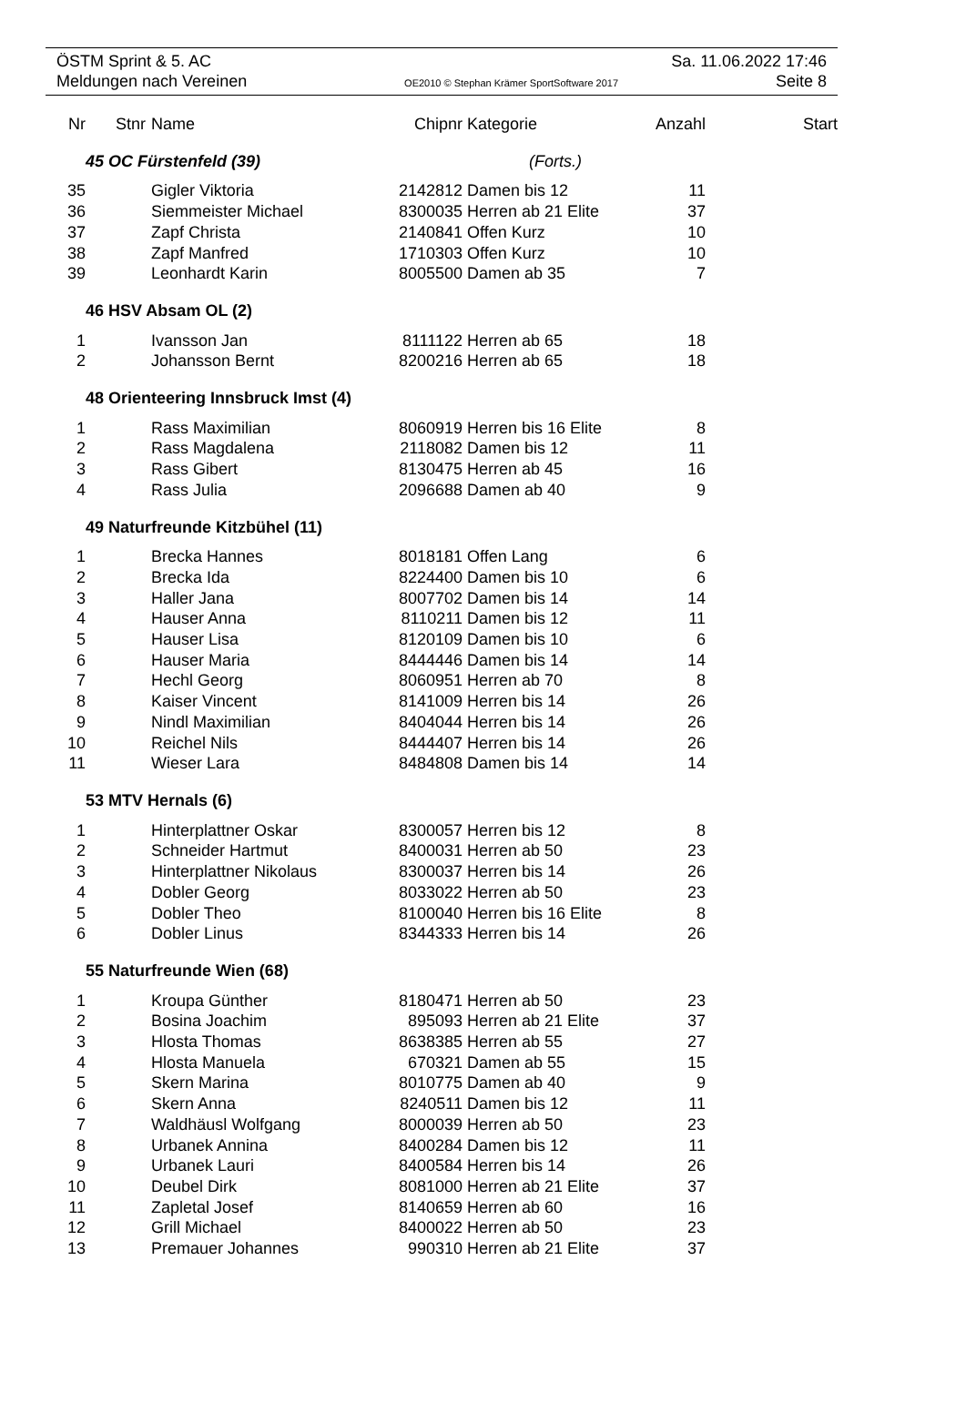ÖSTM Sprint & 5. AC Sa. 11.06.2022 17:46
Meldungen nach Vereinen OE2010 © Stephan Krämer SportSoftware 2017 Seite 8
| Nr | Stnr | Name | Chipnr | Kategorie | Anzahl | Start |
| --- | --- | --- | --- | --- | --- | --- |
| | 45 OC Fürstenfeld (39) (Forts.) | | | | | |
| 35 | | Gigler Viktoria | 2142812 | Damen bis 12 | 11 | |
| 36 | | Siemmeister Michael | 8300035 | Herren ab 21 Elite | 37 | |
| 37 | | Zapf Christa | 2140841 | Offen Kurz | 10 | |
| 38 | | Zapf Manfred | 1710303 | Offen Kurz | 10 | |
| 39 | | Leonhardt Karin | 8005500 | Damen ab 35 | 7 | |
| | 46 HSV Absam OL (2) | | | | | |
| 1 | | Ivansson Jan | 8111122 | Herren ab 65 | 18 | |
| 2 | | Johansson Bernt | 8200216 | Herren ab 65 | 18 | |
| | 48 Orienteering Innsbruck Imst (4) | | | | | |
| 1 | | Rass Maximilian | 8060919 | Herren bis 16 Elite | 8 | |
| 2 | | Rass Magdalena | 2118082 | Damen bis 12 | 11 | |
| 3 | | Rass Gibert | 8130475 | Herren ab 45 | 16 | |
| 4 | | Rass Julia | 2096688 | Damen ab 40 | 9 | |
| | 49 Naturfreunde Kitzbühel (11) | | | | | |
| 1 | | Brecka Hannes | 8018181 | Offen Lang | 6 | |
| 2 | | Brecka Ida | 8224400 | Damen bis 10 | 6 | |
| 3 | | Haller Jana | 8007702 | Damen bis 14 | 14 | |
| 4 | | Hauser Anna | 8110211 | Damen bis 12 | 11 | |
| 5 | | Hauser Lisa | 8120109 | Damen bis 10 | 6 | |
| 6 | | Hauser Maria | 8444446 | Damen bis 14 | 14 | |
| 7 | | Hechl Georg | 8060951 | Herren ab 70 | 8 | |
| 8 | | Kaiser Vincent | 8141009 | Herren bis 14 | 26 | |
| 9 | | Nindl Maximilian | 8404044 | Herren bis 14 | 26 | |
| 10 | | Reichel Nils | 8444407 | Herren bis 14 | 26 | |
| 11 | | Wieser Lara | 8484808 | Damen bis 14 | 14 | |
| | 53 MTV Hernals (6) | | | | | |
| 1 | | Hinterplattner Oskar | 8300057 | Herren bis 12 | 8 | |
| 2 | | Schneider Hartmut | 8400031 | Herren ab 50 | 23 | |
| 3 | | Hinterplattner Nikolaus | 8300037 | Herren bis 14 | 26 | |
| 4 | | Dobler Georg | 8033022 | Herren ab 50 | 23 | |
| 5 | | Dobler Theo | 8100040 | Herren bis 16 Elite | 8 | |
| 6 | | Dobler Linus | 8344333 | Herren bis 14 | 26 | |
| | 55 Naturfreunde Wien (68) | | | | | |
| 1 | | Kroupa Günther | 8180471 | Herren ab 50 | 23 | |
| 2 | | Bosina Joachim | 895093 | Herren ab 21 Elite | 37 | |
| 3 | | Hlosta Thomas | 8638385 | Herren ab 55 | 27 | |
| 4 | | Hlosta Manuela | 670321 | Damen ab 55 | 15 | |
| 5 | | Skern Marina | 8010775 | Damen ab 40 | 9 | |
| 6 | | Skern Anna | 8240511 | Damen bis 12 | 11 | |
| 7 | | Waldhäusl Wolfgang | 8000039 | Herren ab 50 | 23 | |
| 8 | | Urbanek Annina | 8400284 | Damen bis 12 | 11 | |
| 9 | | Urbanek Lauri | 8400584 | Herren bis 14 | 26 | |
| 10 | | Deubel Dirk | 8081000 | Herren ab 21 Elite | 37 | |
| 11 | | Zapletal Josef | 8140659 | Herren ab 60 | 16 | |
| 12 | | Grill Michael | 8400022 | Herren ab 50 | 23 | |
| 13 | | Premauer Johannes | 990310 | Herren ab 21 Elite | 37 | |